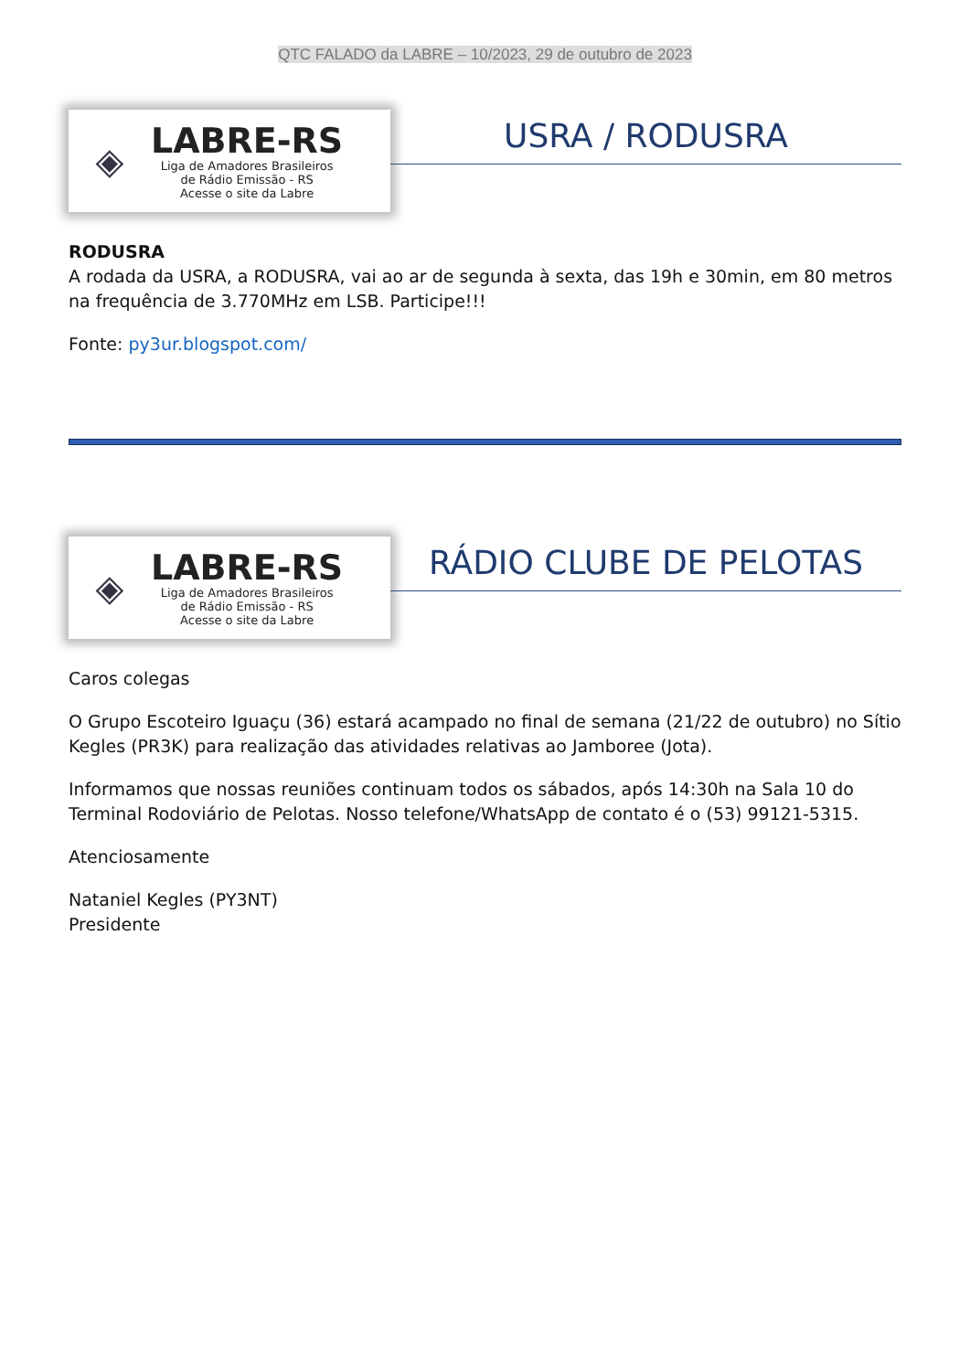QTC FALADO da LABRE – 10/2023, 29 de outubro de 2023
◈
LABRE-RS
Liga de Amadores Brasileiros
de Rádio Emissão - RS
Acesse o site da Labre
USRA / RODUSRA
RODUSRA
A rodada da USRA, a RODUSRA, vai ao ar de segunda à sexta, das 19h e 30min, em 80 metros na frequência de 3.770MHz em LSB. Participe!!!
Fonte: py3ur.blogspot.com/
◈
LABRE-RS
Liga de Amadores Brasileiros
de Rádio Emissão - RS
Acesse o site da Labre
RÁDIO CLUBE DE PELOTAS
Caros colegas
O Grupo Escoteiro Iguaçu (36) estará acampado no final de semana (21/22 de outubro) no Sítio Kegles (PR3K) para realização das atividades relativas ao Jamboree (Jota).
Informamos que nossas reuniões continuam todos os sábados, após 14:30h na Sala 10 do Terminal Rodoviário de Pelotas. Nosso telefone/WhatsApp de contato é o (53) 99121-5315.
Atenciosamente
Nataniel Kegles (PY3NT)
Presidente